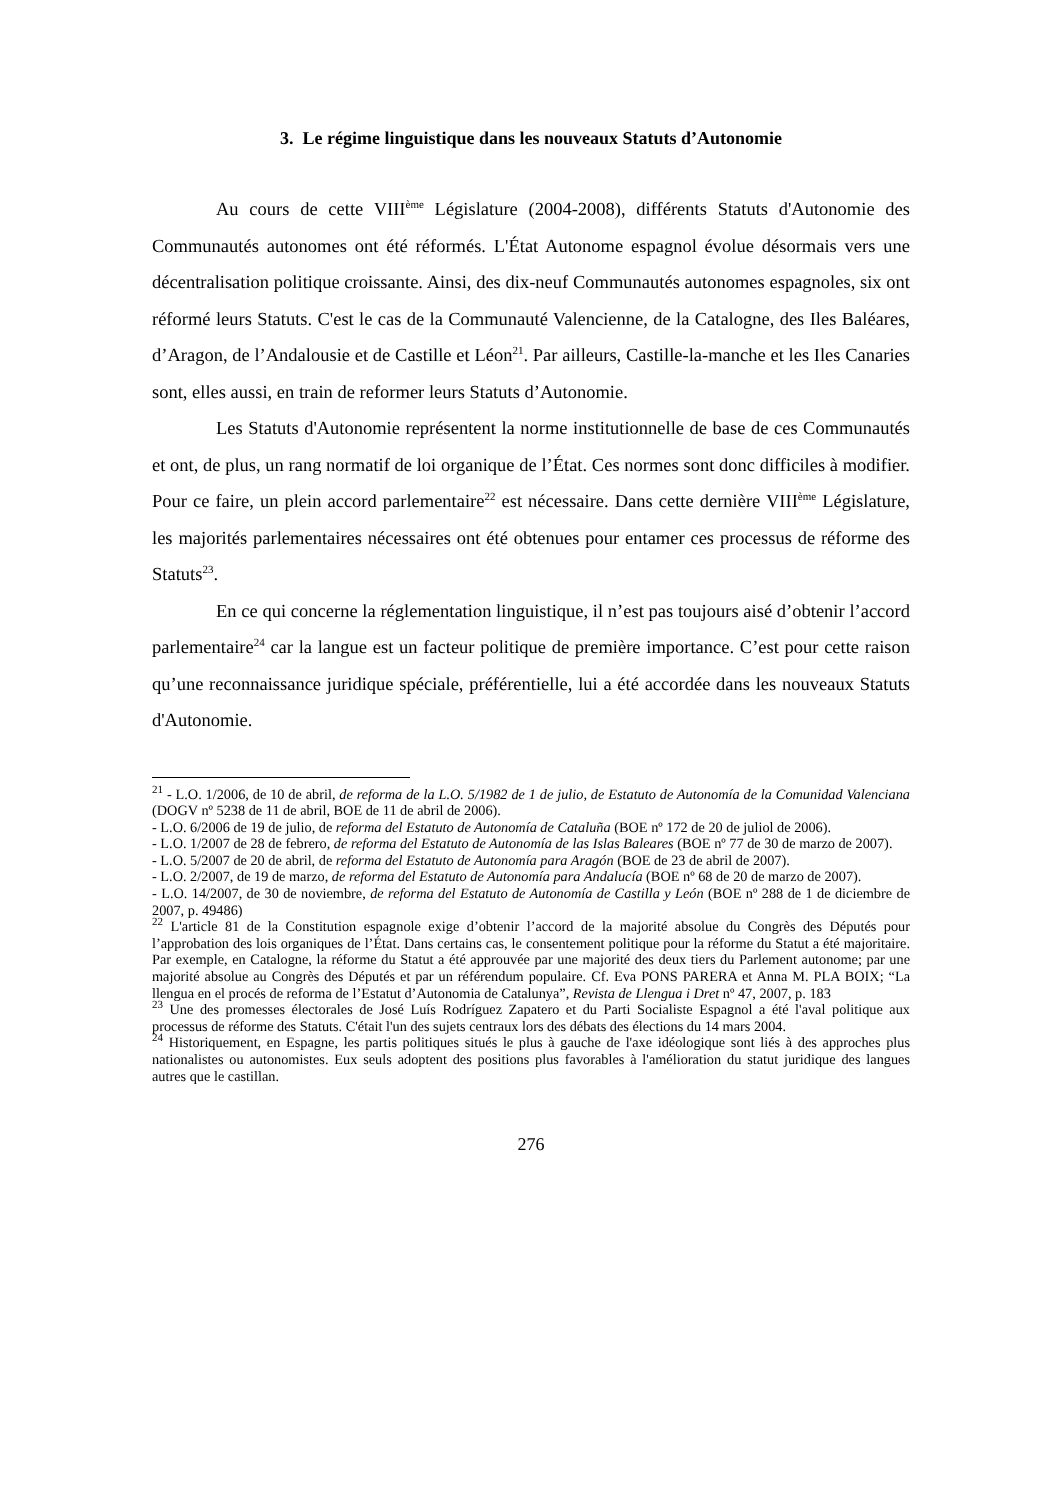3. Le régime linguistique dans les nouveaux Statuts d’Autonomie
Au cours de cette VIII<sup>ème</sup> Législature (2004-2008), différents Statuts d'Autonomie des Communautés autonomes ont été réformés. L'État Autonome espagnol évolue désormais vers une décentralisation politique croissante. Ainsi, des dix-neuf Communautés autonomes espagnoles, six ont réformé leurs Statuts. C'est le cas de la Communauté Valencienne, de la Catalogne, des Iles Baléares, d’Aragon, de l’Andalousie et de Castille et Léon<sup>21</sup>. Par ailleurs, Castille-la-manche et les Iles Canaries sont, elles aussi, en train de reformer leurs Statuts d’Autonomie.
Les Statuts d'Autonomie représentent la norme institutionnelle de base de ces Communautés et ont, de plus, un rang normatif de loi organique de l’État. Ces normes sont donc difficiles à modifier. Pour ce faire, un plein accord parlementaire<sup>22</sup> est nécessaire. Dans cette dernière VIII<sup>ème</sup> Législature, les majorités parlementaires nécessaires ont été obtenues pour entamer ces processus de réforme des Statuts<sup>23</sup>.
En ce qui concerne la réglementation linguistique, il n’est pas toujours aisé d’obtenir l’accord parlementaire<sup>24</sup> car la langue est un facteur politique de première importance. C’est pour cette raison qu’une reconnaissance juridique spéciale, préférentielle, lui a été accordée dans les nouveaux Statuts d'Autonomie.
<sup>21</sup> - L.O. 1/2006, de 10 de abril, de reforma de la L.O. 5/1982 de 1 de julio, de Estatuto de Autonomía de la Comunidad Valenciana (DOGV nº 5238 de 11 de abril, BOE de 11 de abril de 2006).
- L.O. 6/2006 de 19 de julio, de reforma del Estatuto de Autonomía de Cataluña (BOE nº 172 de 20 de juliol de 2006).
- L.O. 1/2007 de 28 de febrero, de reforma del Estatuto de Autonomía de las Islas Baleares (BOE nº 77 de 30 de marzo de 2007).
- L.O. 5/2007 de 20 de abril, de reforma del Estatuto de Autonomía para Aragón (BOE de 23 de abril de 2007).
- L.O. 2/2007, de 19 de marzo, de reforma del Estatuto de Autonomía para Andalucía (BOE nº 68 de 20 de marzo de 2007).
- L.O. 14/2007, de 30 de noviembre, de reforma del Estatuto de Autonomía de Castilla y León (BOE nº 288 de 1 de diciembre de 2007, p. 49486)
<sup>22</sup> L'article 81 de la Constitution espagnole exige d’obtenir l’accord de la majorité absolue du Congrès des Députés pour l’approbation des lois organiques de l’État. Dans certains cas, le consentement politique pour la réforme du Statut a été majoritaire. Par exemple, en Catalogne, la réforme du Statut a été approuvée par une majorité des deux tiers du Parlement autonome; par une majorité absolue au Congrès des Députés et par un référendum populaire. Cf. Eva PONS PARERA et Anna M. PLA BOIX; “La llengua en el procés de reforma de l’Estatut d’Autonomia de Catalunya”, Revista de Llengua i Dret nº 47, 2007, p. 183
<sup>23</sup> Une des promesses électorales de José Luís Rodríguez Zapatero et du Parti Socialiste Espagnol a été l'aval politique aux processus de réforme des Statuts. C'était l'un des sujets centraux lors des débats des élections du 14 mars 2004.
<sup>24</sup> Historiquement, en Espagne, les partis politiques situés le plus à gauche de l'axe idéologique sont liés à des approches plus nationalistes ou autonomistes. Eux seuls adoptent des positions plus favorables à l'amélioration du statut juridique des langues autres que le castillan.
276